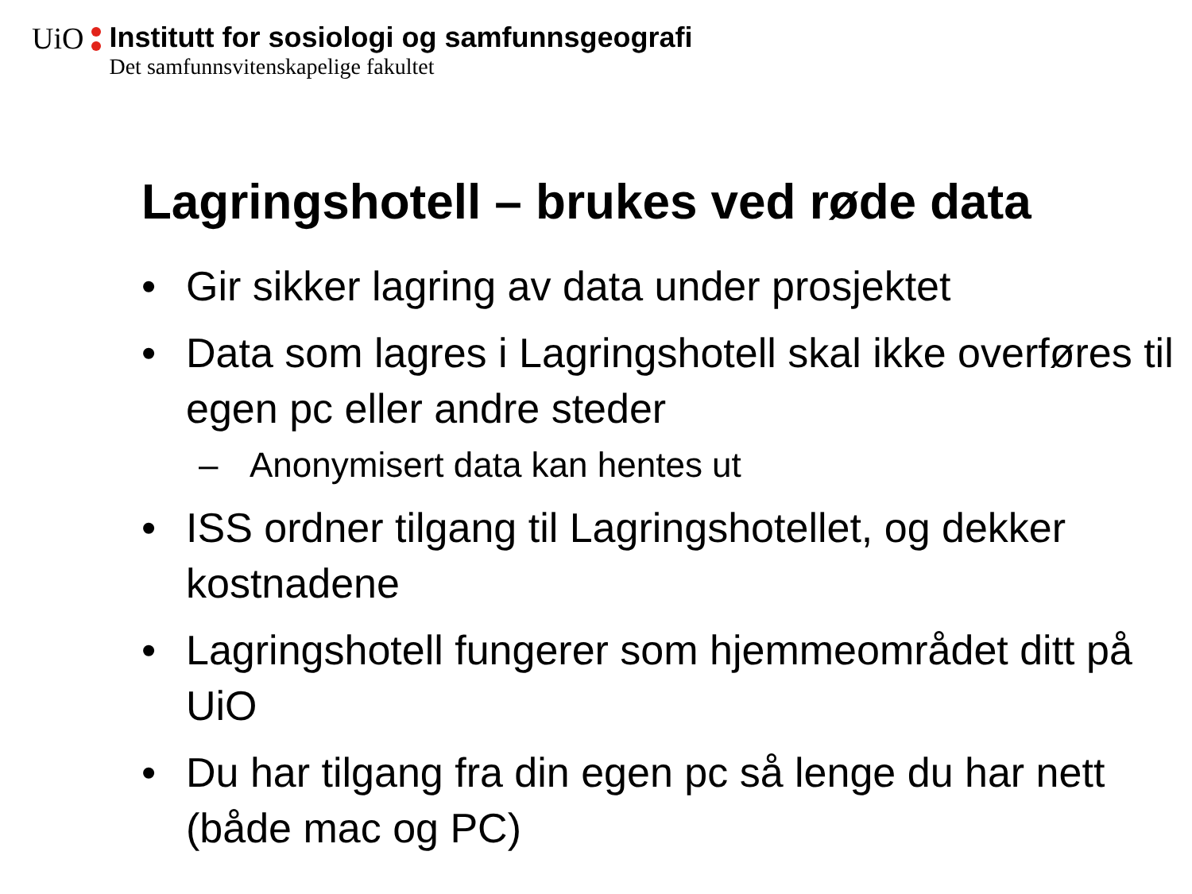UiO
Institutt for sosiologi og samfunnsgeografi Det samfunnsvitenskapelige fakultet
Lagringshotell – brukes ved røde data
• Gir sikker lagring av data under prosjektet
• Data som lagres i Lagringshotell skal ikke overføres til egen pc eller andre steder
– Anonymisert data kan hentes ut
• ISS ordner tilgang til Lagringshotellet, og dekker kostnadene
• Lagringshotell fungerer som hjemmeområdet ditt på UiO
• Du har tilgang fra din egen pc så lenge du har nett (både mac og PC)